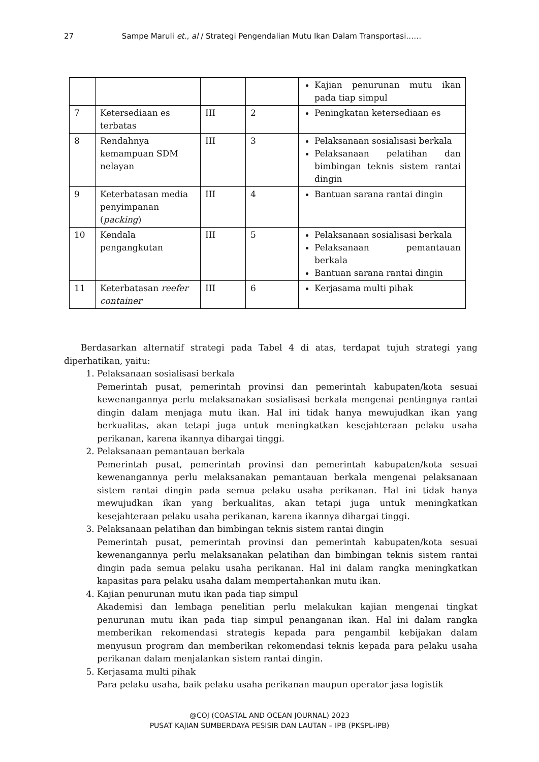27 Sampe Maruli et., al / Strategi Pengendalian Mutu Ikan Dalam Transportasi……
| | | | | Kajian penurunan mutu ikan pada tiap simpul |
| 7 | Ketersediaan es terbatas | III | 2 | Peningkatan ketersediaan es |
| 8 | Rendahnya kemampuan SDM nelayan | III | 3 | Pelaksanaan sosialisasi berkala Pelaksanaan pelatihan dan bimbingan teknis sistem rantai dingin |
| 9 | Keterbatasan media penyimpanan ( packing ) | III | 4 | Bantuan sarana rantai dingin |
| 10 | Kendala pengangkutan | III | 5 | Pelaksanaan sosialisasi berkala Pelaksanaan pemantauan berkala Bantuan sarana rantai dingin |
| 11 | Keterbatasan reefer container | III | 6 | Kerjasama multi pihak |
Berdasarkan alternatif strategi pada Tabel 4 di atas, terdapat tujuh strategi yang diperhatikan, yaitu:
1. Pelaksanaan sosialisasi berkala
Pemerintah pusat, pemerintah provinsi dan pemerintah kabupaten/kota sesuai kewenangannya perlu melaksanakan sosialisasi berkala mengenai pentingnya rantai dingin dalam menjaga mutu ikan. Hal ini tidak hanya mewujudkan ikan yang berkualitas, akan tetapi juga untuk meningkatkan kesejahteraan pelaku usaha perikanan, karena ikannya dihargai tinggi.
2. Pelaksanaan pemantauan berkala
Pemerintah pusat, pemerintah provinsi dan pemerintah kabupaten/kota sesuai kewenangannya perlu melaksanakan pemantauan berkala mengenai pelaksanaan sistem rantai dingin pada semua pelaku usaha perikanan. Hal ini tidak hanya mewujudkan ikan yang berkualitas, akan tetapi juga untuk meningkatkan kesejahteraan pelaku usaha perikanan, karena ikannya dihargai tinggi.
3. Pelaksanaan pelatihan dan bimbingan teknis sistem rantai dingin
Pemerintah pusat, pemerintah provinsi dan pemerintah kabupaten/kota sesuai kewenangannya perlu melaksanakan pelatihan dan bimbingan teknis sistem rantai dingin pada semua pelaku usaha perikanan. Hal ini dalam rangka meningkatkan kapasitas para pelaku usaha dalam mempertahankan mutu ikan.
4. Kajian penurunan mutu ikan pada tiap simpul
Akademisi dan lembaga penelitian perlu melakukan kajian mengenai tingkat penurunan mutu ikan pada tiap simpul penanganan ikan. Hal ini dalam rangka memberikan rekomendasi strategis kepada para pengambil kebijakan dalam menyusun program dan memberikan rekomendasi teknis kepada para pelaku usaha perikanan dalam menjalankan sistem rantai dingin.
5. Kerjasama multi pihak
Para pelaku usaha, baik pelaku usaha perikanan maupun operator jasa logistik
@COJ (COASTAL AND OCEAN JOURNAL) 2023
PUSAT KAJIAN SUMBERDAYA PESISIR DAN LAUTAN – IPB (PKSPL-IPB)